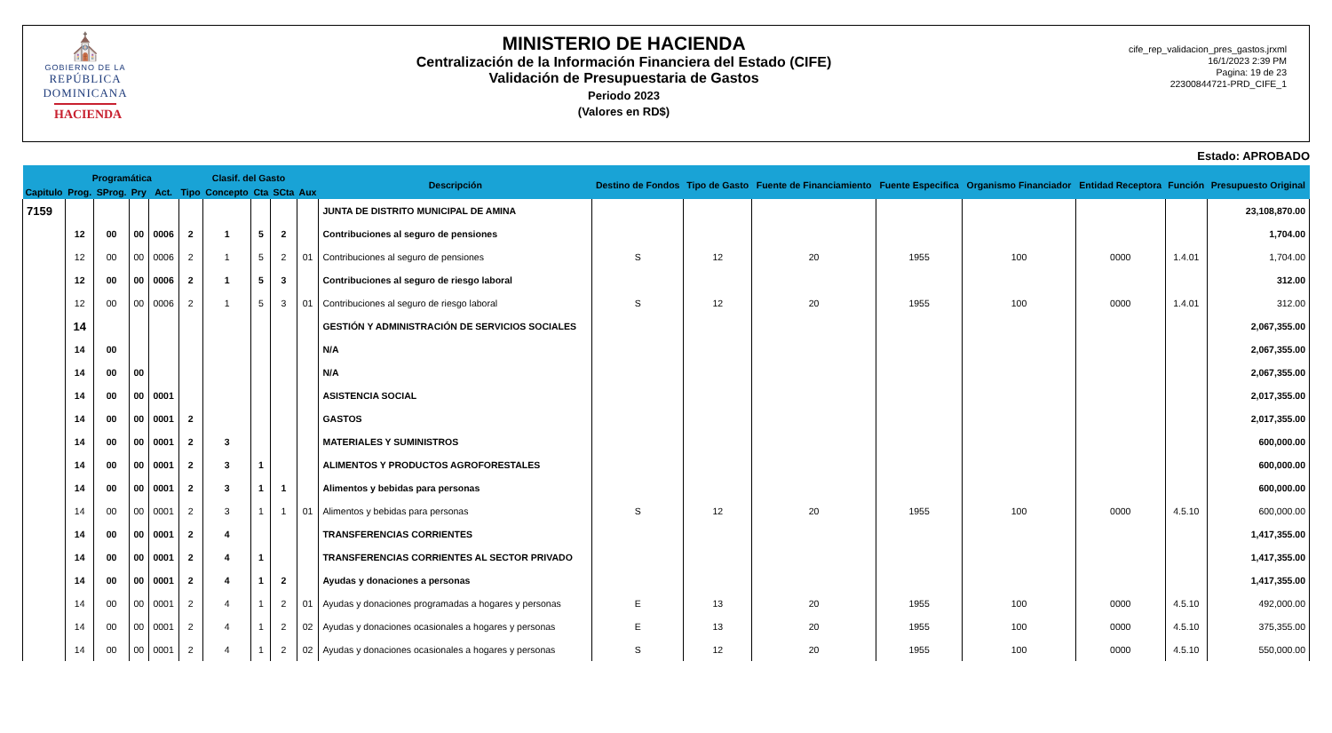⛪
GOBIERNO DE LA
REPÚBLICA
DOMINICANA
HACIENDA
MINISTERIO DE HACIENDA
Centralización de la Información Financiera del Estado (CIFE)
Validación de Presupuestaria de Gastos
Periodo 2023
(Valores en RD$)
cife_rep_validacion_pres_gastos.jrxml
16/1/2023 2:39 PM
Pagina: 19 de 23
22300844721-PRD_CIFE_1
Estado: APROBADO
| | Programática | | | | Clasif. del Gasto | | | | | Descripción | Destino de Fondos | Tipo de Gasto | Fuente de Financiamiento | Fuente Especifica | Organismo Financiador | Entidad Receptora | Función | Presupuesto Original |
| --- | --- | --- | --- | --- | --- | --- | --- | --- | --- | --- | --- | --- | --- | --- | --- | --- | --- | --- |
| Capitulo | Prog. | SProg. | Pry | Act. | Tipo | Concepto | Cta | SCta | Aux | | | | | | | | | |
| 7159 | | | | | | | | | | JUNTA DE DISTRITO MUNICIPAL DE AMINA | | | | | | | | 23,108,870.00 |
| | 12 | 00 | 00 | 0006 | 2 | 1 | 5 | 2 | | Contribuciones al seguro de pensiones | | | | | | | | 1,704.00 |
| | 12 | 00 | 00 | 0006 | 2 | 1 | 5 | 2 | 01 | Contribuciones al seguro de pensiones | S | 12 | 20 | 1955 | 100 | 0000 | 1.4.01 | 1,704.00 |
| | 12 | 00 | 00 | 0006 | 2 | 1 | 5 | 3 | | Contribuciones al seguro de riesgo laboral | | | | | | | | 312.00 |
| | 12 | 00 | 00 | 0006 | 2 | 1 | 5 | 3 | 01 | Contribuciones al seguro de riesgo laboral | S | 12 | 20 | 1955 | 100 | 0000 | 1.4.01 | 312.00 |
| | 14 | | | | | | | | | GESTIÓN Y ADMINISTRACIÓN DE SERVICIOS SOCIALES | | | | | | | | 2,067,355.00 |
| | 14 | 00 | | | | | | | | N/A | | | | | | | | 2,067,355.00 |
| | 14 | 00 | 00 | | | | | | | N/A | | | | | | | | 2,067,355.00 |
| | 14 | 00 | 00 | 0001 | | | | | | ASISTENCIA SOCIAL | | | | | | | | 2,017,355.00 |
| | 14 | 00 | 00 | 0001 | 2 | | | | | GASTOS | | | | | | | | 2,017,355.00 |
| | 14 | 00 | 00 | 0001 | 2 | 3 | | | | MATERIALES Y SUMINISTROS | | | | | | | | 600,000.00 |
| | 14 | 00 | 00 | 0001 | 2 | 3 | 1 | | | ALIMENTOS Y PRODUCTOS AGROFORESTALES | | | | | | | | 600,000.00 |
| | 14 | 00 | 00 | 0001 | 2 | 3 | 1 | 1 | | Alimentos y bebidas para personas | | | | | | | | 600,000.00 |
| | 14 | 00 | 00 | 0001 | 2 | 3 | 1 | 1 | 01 | Alimentos y bebidas para personas | S | 12 | 20 | 1955 | 100 | 0000 | 4.5.10 | 600,000.00 |
| | 14 | 00 | 00 | 0001 | 2 | 4 | | | | TRANSFERENCIAS CORRIENTES | | | | | | | | 1,417,355.00 |
| | 14 | 00 | 00 | 0001 | 2 | 4 | 1 | | | TRANSFERENCIAS CORRIENTES AL SECTOR PRIVADO | | | | | | | | 1,417,355.00 |
| | 14 | 00 | 00 | 0001 | 2 | 4 | 1 | 2 | | Ayudas y donaciones a personas | | | | | | | | 1,417,355.00 |
| | 14 | 00 | 00 | 0001 | 2 | 4 | 1 | 2 | 01 | Ayudas y donaciones programadas a hogares y personas | E | 13 | 20 | 1955 | 100 | 0000 | 4.5.10 | 492,000.00 |
| | 14 | 00 | 00 | 0001 | 2 | 4 | 1 | 2 | 02 | Ayudas y donaciones ocasionales a hogares y personas | E | 13 | 20 | 1955 | 100 | 0000 | 4.5.10 | 375,355.00 |
| | 14 | 00 | 00 | 0001 | 2 | 4 | 1 | 2 | 02 | Ayudas y donaciones ocasionales a hogares y personas | S | 12 | 20 | 1955 | 100 | 0000 | 4.5.10 | 550,000.00 |